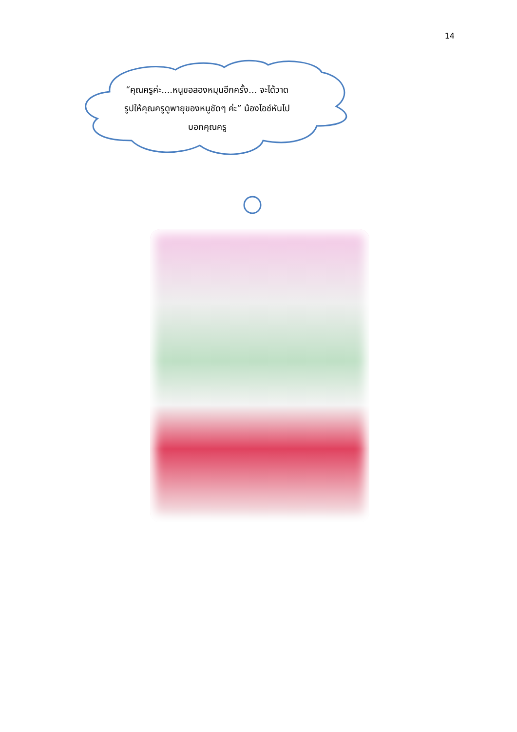14
“คุณครูค่ะ....หนูขอลองหมุนอีกครั้ง... จะได้วาดรูปให้คุณครูดูพายุของหนูชัดๆ ค่ะ” น้องไอซ์หันไปบอกคุณครู